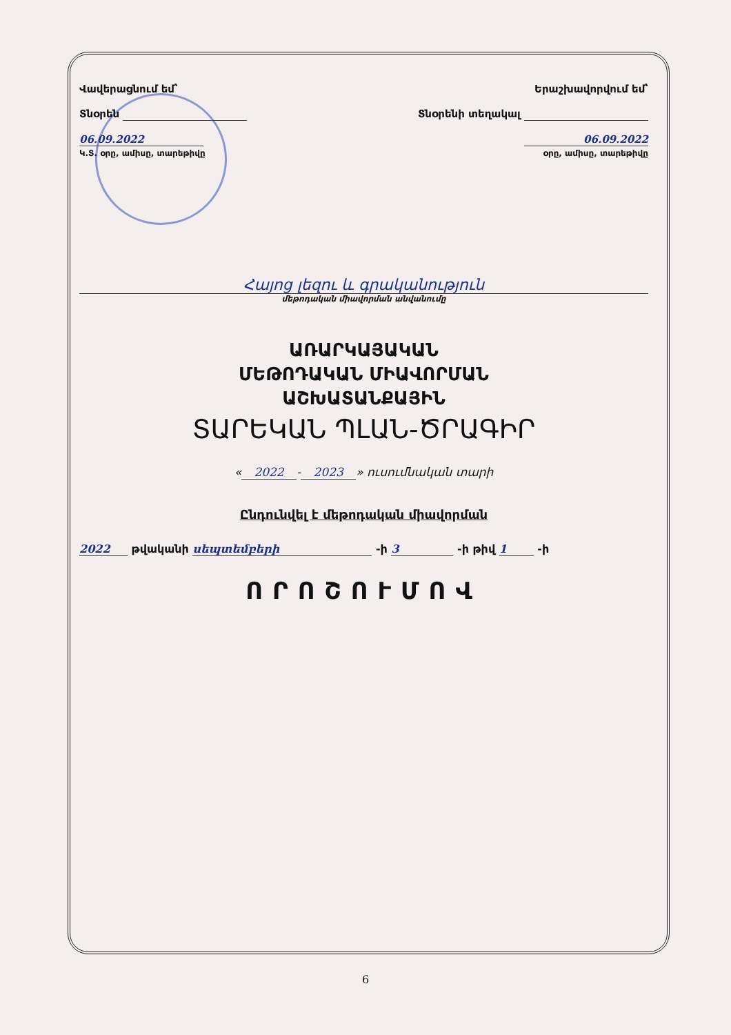Վավերացնում եմ՝
Տնօրեն
06.09.2022
Կ.Տ. օրը, ամիսը, տարեթիվը
Երաշխավորվում եմ՝
Տնօրենի տեղակալ
06.09.2022
օրը, ամիսը, տարեթիվը
Հայոց լեզու և գրականություն
մեթոդական միավորման անվանումը
ԱՌԱՐԿԱՅԱԿԱՆ
ՄԵԹՈԴԱԿԱՆ ՄԻԱՎՈՐՄԱՆ
ԱՇԽԱՏԱՆՔԱՅԻՆ
ՏԱՐԵԿԱՆ ՊԼԱՆ-ԾՐԱԳԻՐ
« 2022 - 2023 » ուսումնական տարի
Ընդունվել է մեթոդական միավորման
2022 թվականի սեպտեմբերի -ի 3 -ի թիվ 1 -ի
ՈՐՈՇՈՒՄՈՎ
6